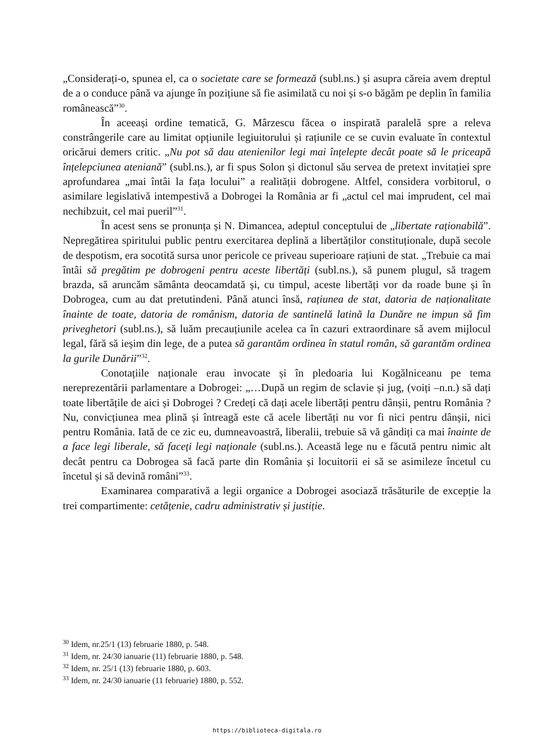„Considerați-o, spunea el, ca o societate care se formează (subl.ns.) și asupra căreia avem dreptul de a o conduce până va ajunge în pozițiune să fie asimilată cu noi și s-o băgăm pe deplin în familia românească”<sup>30</sup>.
În aceeași ordine tematică, G. Mârzescu făcea o inspirată paralelă spre a releva constrângerile care au limitat opțiunile legiuitorului și rațiunile ce se cuvin evaluate în contextul oricărui demers critic. „Nu pot să dau atenienilor legi mai înțelepte decât poate să le priceapă înțelepciunea ateniană” (subl.ns.), ar fi spus Solon și dictonul său servea de pretext invitației spre aprofundarea „mai întâi la fața locului” a realității dobrogene. Altfel, considera vorbitorul, o asimilare legislativă intempestivă a Dobrogei la România ar fi „actul cel mai imprudent, cel mai nechibzuit, cel mai pueril”<sup>31</sup>.
În acest sens se pronunța și N. Dimancea, adeptul conceptului de „libertate raționabilă”. Nepregătirea spiritului public pentru exercitarea deplină a libertăților constituționale, după secole de despotism, era socotită sursa unor pericole ce priveau superioare rațiuni de stat. „Trebuie ca mai întâi să pregătim pe dobrogeni pentru aceste libertăți (subl.ns.), să punem plugul, să tragem brazda, să aruncăm sământa deocamdată și, cu timpul, aceste libertăți vor da roade bune și în Dobrogea, cum au dat pretutindeni. Până atunci însă, rațiunea de stat, datoria de naționalitate înainte de toate, datoria de românism, datoria de santinelă latină la Dunăre ne impun să fim priveghetori (subl.ns.), să luăm precauțiunile acelea ca în cazuri extraordinare să avem mijlocul legal, fără să ieșim din lege, de a putea să garantăm ordinea în statul român, să garantăm ordinea la gurile Dunării”<sup>32</sup>.
Conotațiile naționale erau invocate și în pledoaria lui Kogălniceanu pe tema nereprezentării parlamentare a Dobrogei: „…După un regim de sclavie și jug, (voiți –n.n.) să dați toate libertățile de aici și Dobrogei ? Credeți că dați acele libertăți pentru dânșii, pentru România ? Nu, convicțiunea mea plină și întreagă este că acele libertăți nu vor fi nici pentru dânșii, nici pentru România. Iată de ce zic eu, dumneavoastră, liberalii, trebuie să vă gândiți ca mai înainte de a face legi liberale, să faceți legi naționale (subl.ns.). Această lege nu e făcută pentru nimic alt decât pentru ca Dobrogea să facă parte din România și locuitorii ei să se asimileze încetul cu încetul și să devină români”<sup>33</sup>.
Examinarea comparativă a legii organice a Dobrogei asociază trăsăturile de excepție la trei compartimente: cetățenie, cadru administrativ și justiție.
<sup>30</sup> Idem, nr.25/1 (13) februarie 1880, p. 548.
<sup>31</sup> Idem, nr. 24/30 ianuarie (11) februarie 1880, p. 548.
<sup>32</sup> Idem, nr. 25/1 (13) februarie 1880, p. 603.
<sup>33</sup> Idem, nr. 24/30 ianuarie (11 februarie) 1880, p. 552.
https://biblioteca-digitala.ro